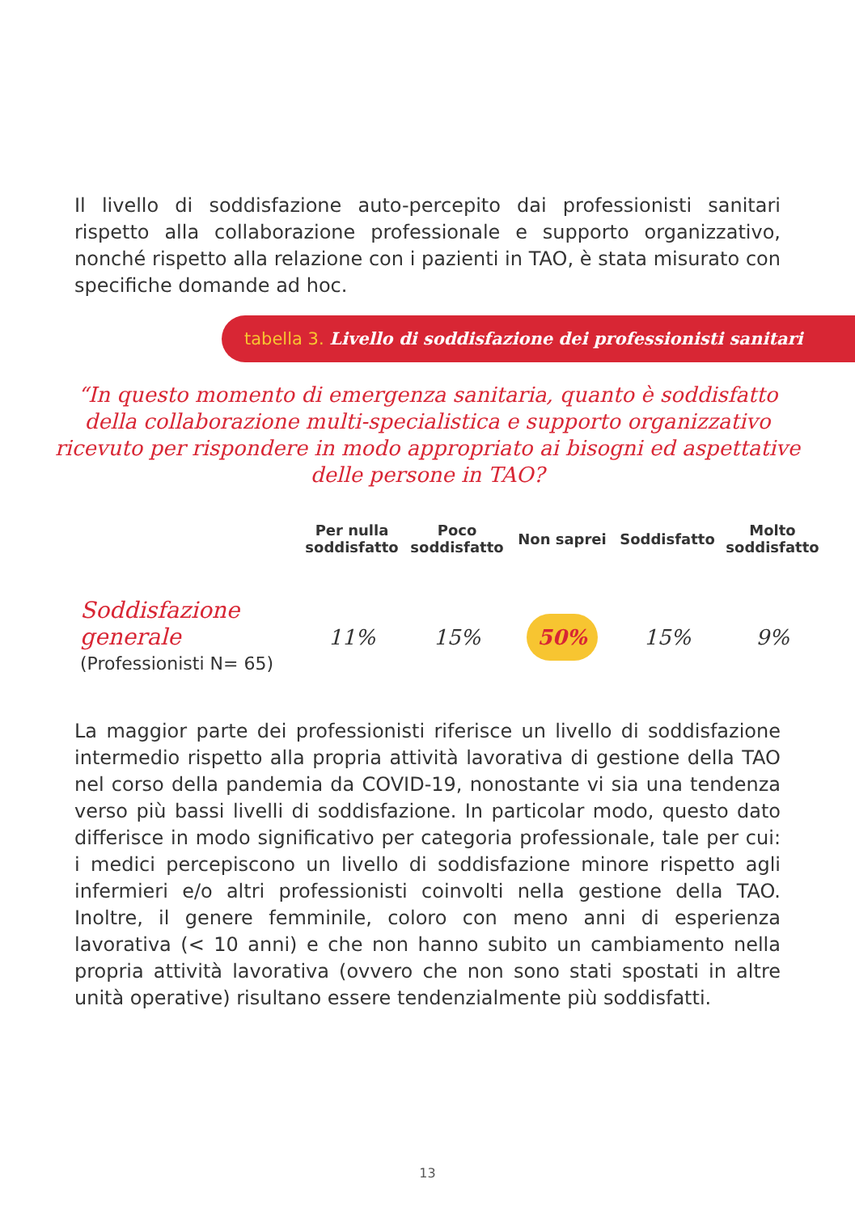Il livello di soddisfazione auto-percepito dai professionisti sanitari rispetto alla collaborazione professionale e supporto organizzativo, nonché rispetto alla relazione con i pazienti in TAO, è stata misurato con specifiche domande ad hoc.
tabella 3. Livello di soddisfazione dei professionisti sanitari
“In questo momento di emergenza sanitaria, quanto è soddisfatto della collaborazione multi-specialistica e supporto organizzativo ricevuto per rispondere in modo appropriato ai bisogni ed aspettative delle persone in TAO?
| | Per nulla soddisfatto | Poco soddisfatto | Non saprei | Soddisfatto | Molto soddisfatto |
| --- | --- | --- | --- | --- | --- |
| Soddisfazione generale (Professionisti N= 65) | 11% | 15% | 50% | 15% | 9% |
La maggior parte dei professionisti riferisce un livello di soddisfazione intermedio rispetto alla propria attività lavorativa di gestione della TAO nel corso della pandemia da COVID-19, nonostante vi sia una tendenza verso più bassi livelli di soddisfazione. In particolar modo, questo dato differisce in modo significativo per categoria professionale, tale per cui: i medici percepiscono un livello di soddisfazione minore rispetto agli infermieri e/o altri professionisti coinvolti nella gestione della TAO. Inoltre, il genere femminile, coloro con meno anni di esperienza lavorativa (< 10 anni) e che non hanno subito un cambiamento nella propria attività lavorativa (ovvero che non sono stati spostati in altre unità operative) risultano essere tendenzialmente più soddisfatti.
13